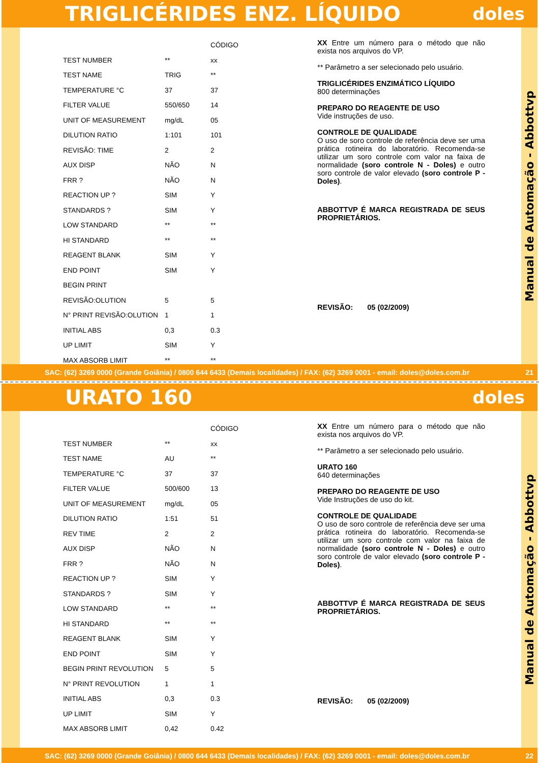TRIGLICÉRIDES ENZ. LÍQUIDO
doles
| | | CÓDIGO |
| --- | --- | --- |
| TEST NUMBER | ** | xx |
| TEST NAME | TRIG | ** |
| TEMPERATURE °C | 37 | 37 |
| FILTER VALUE | 550/650 | 14 |
| UNIT OF MEASUREMENT | mg/dL | 05 |
| DILUTION RATIO | 1:101 | 101 |
| REVISÃO: TIME | 2 | 2 |
| AUX DISP | NÃO | N |
| FRR ? | NÃO | N |
| REACTION UP ? | SIM | Y |
| STANDARDS ? | SIM | Y |
| LOW STANDARD | ** | ** |
| HI STANDARD | ** | ** |
| REAGENT BLANK | SIM | Y |
| END POINT | SIM | Y |
| BEGIN PRINT | | |
| REVISÃO:OLUTION | 5 | 5 |
| N° PRINT REVISÃO:OLUTION | 1 | 1 |
| INITIAL ABS | 0,3 | 0.3 |
| UP LIMIT | SIM | Y |
| MAX ABSORB LIMIT | ** | ** |
XX Entre um número para o método que não exista nos arquivos do VP.
** Parâmetro a ser selecionado pelo usuário.
TRIGLICÉRIDES ENZIMÁTICO LÍQUIDO
800 determinações
PREPARO DO REAGENTE DE USO
Vide instruções de uso.
CONTROLE DE QUALIDADE
O uso de soro controle de referência deve ser uma prática rotineira do laboratório. Recomenda-se utilizar um soro controle com valor na faixa de normalidade (soro controle N - Doles) e outro soro controle de valor elevado (soro controle P - Doles).
ABBOTTVP É MARCA REGISTRADA DE SEUS PROPRIETÁRIOS.
REVISÃO: 05 (02/2009)
Manual de Automação - Abbottvp
SAC: (62) 3269 0000 (Grande Goiânia) / 0800 644 6433 (Demais localidades) / FAX: (62) 3269 0001 - email: doles@doles.com.br 21
URATO 160
doles
| | | CÓDIGO |
| --- | --- | --- |
| TEST NUMBER | ** | xx |
| TEST NAME | AU | ** |
| TEMPERATURE °C | 37 | 37 |
| FILTER VALUE | 500/600 | 13 |
| UNIT OF MEASUREMENT | mg/dL | 05 |
| DILUTION RATIO | 1:51 | 51 |
| REV TIME | 2 | 2 |
| AUX DISP | NÃO | N |
| FRR ? | NÃO | N |
| REACTION UP ? | SIM | Y |
| STANDARDS ? | SIM | Y |
| LOW STANDARD | ** | ** |
| HI STANDARD | ** | ** |
| REAGENT BLANK | SIM | Y |
| END POINT | SIM | Y |
| BEGIN PRINT REVOLUTION | 5 | 5 |
| N° PRINT REVOLUTION | 1 | 1 |
| INITIAL ABS | 0,3 | 0.3 |
| UP LIMIT | SIM | Y |
| MAX ABSORB LIMIT | 0,42 | 0.42 |
XX Entre um número para o método que não exista nos arquivos do VP.
** Parâmetro a ser selecionado pelo usuário.
URATO 160
640 determinações
PREPARO DO REAGENTE DE USO
Vide Instruções de uso do kit.
CONTROLE DE QUALIDADE
O uso de soro controle de referência deve ser uma prática rotineira do laboratório. Recomenda-se utilizar um soro controle com valor na faixa de normalidade (soro controle N - Doles) e outro soro controle de valor elevado (soro controle P - Doles).
ABBOTTVP É MARCA REGISTRADA DE SEUS PROPRIETÁRIOS.
REVISÃO: 05 (02/2009)
Manual de Automação - Abbottvp
SAC: (62) 3269 0000 (Grande Goiânia) / 0800 644 6433 (Demais localidades) / FAX: (62) 3269 0001 - email: doles@doles.com.br 22